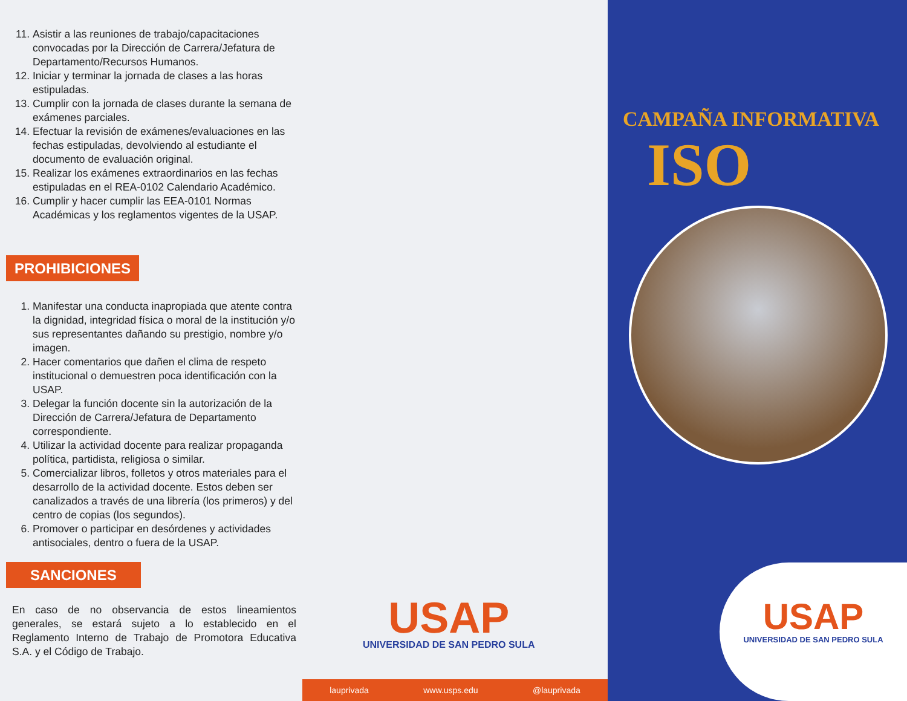11. Asistir a las reuniones de trabajo/capacitaciones convocadas por la Dirección de Carrera/Jefatura de Departamento/Recursos Humanos.
12. Iniciar y terminar la jornada de clases a las horas estipuladas.
13. Cumplir con la jornada de clases durante la semana de exámenes parciales.
14. Efectuar la revisión de exámenes/evaluaciones en las fechas estipuladas, devolviendo al estudiante el documento de evaluación original.
15. Realizar los exámenes extraordinarios en las fechas estipuladas en el REA-0102 Calendario Académico.
16. Cumplir y hacer cumplir las EEA-0101 Normas Académicas y los reglamentos vigentes de la USAP.
PROHIBICIONES
1. Manifestar una conducta inapropiada que atente contra la dignidad, integridad física o moral de la institución y/o sus representantes dañando su prestigio, nombre y/o imagen.
2. Hacer comentarios que dañen el clima de respeto institucional o demuestren poca identificación con la USAP.
3. Delegar la función docente sin la autorización de la Dirección de Carrera/Jefatura de Departamento correspondiente.
4. Utilizar la actividad docente para realizar propaganda política, partidista, religiosa o similar.
5. Comercializar libros, folletos y otros materiales para el desarrollo de la actividad docente. Estos deben ser canalizados a través de una librería (los primeros) y del centro de copias (los segundos).
6. Promover o participar en desórdenes y actividades antisociales, dentro o fuera de la USAP.
SANCIONES
En caso de no observancia de estos lineamientos generales, se estará sujeto a lo establecido en el Reglamento Interno de Trabajo de Promotora Educativa S.A. y el Código de Trabajo.
USAP
UNIVERSIDAD DE SAN PEDRO SULA
lauprivada www.usps.edu @lauprivada
CAMPAÑA INFORMATIVA
ISO
USAP
UNIVERSIDAD DE SAN PEDRO SULA